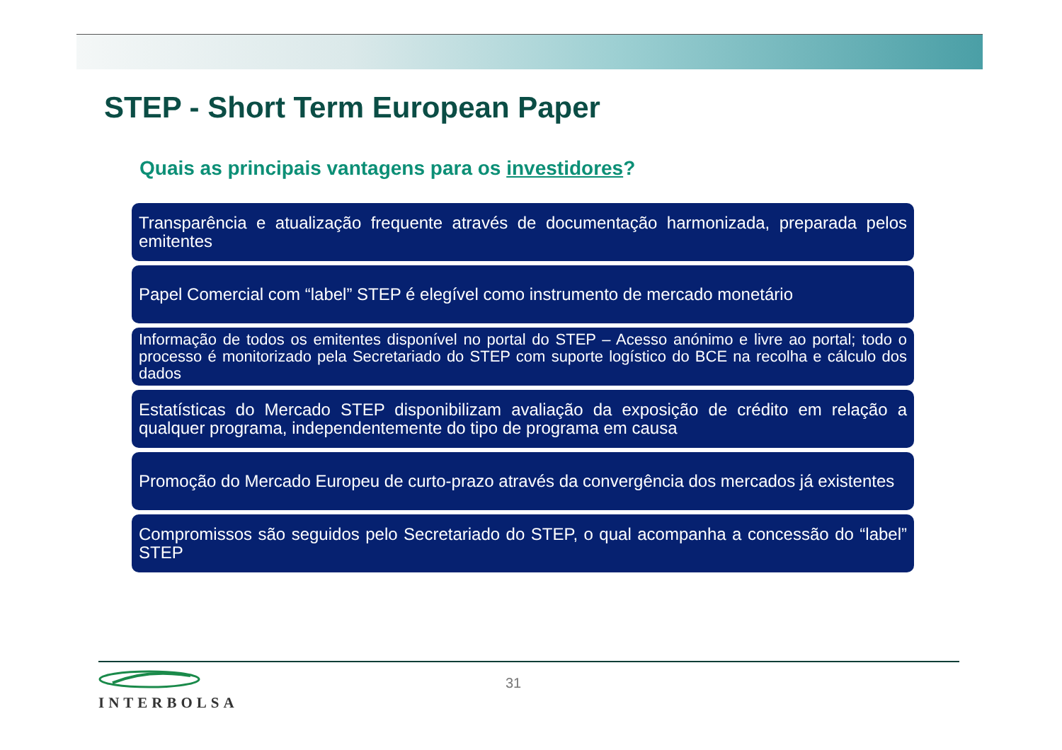STEP - Short Term European Paper
Quais as principais vantagens para os investidores?
Transparência e atualização frequente através de documentação harmonizada, preparada pelos emitentes
Papel Comercial com “label” STEP é elegível como instrumento de mercado monetário
Informação de todos os emitentes disponível no portal do STEP – Acesso anónimo e livre ao portal; todo o processo é monitorizado pela Secretariado do STEP com suporte logístico do BCE na recolha e cálculo dos dados
Estatísticas do Mercado STEP disponibilizam avaliação da exposição de crédito em relação a qualquer programa, independentemente do tipo de programa em causa
Promoção do Mercado Europeu de curto-prazo através da convergência dos mercados já existentes
Compromissos são seguidos pelo Secretariado do STEP, o qual acompanha a concessão do “label” STEP
INTERBOLSA 31